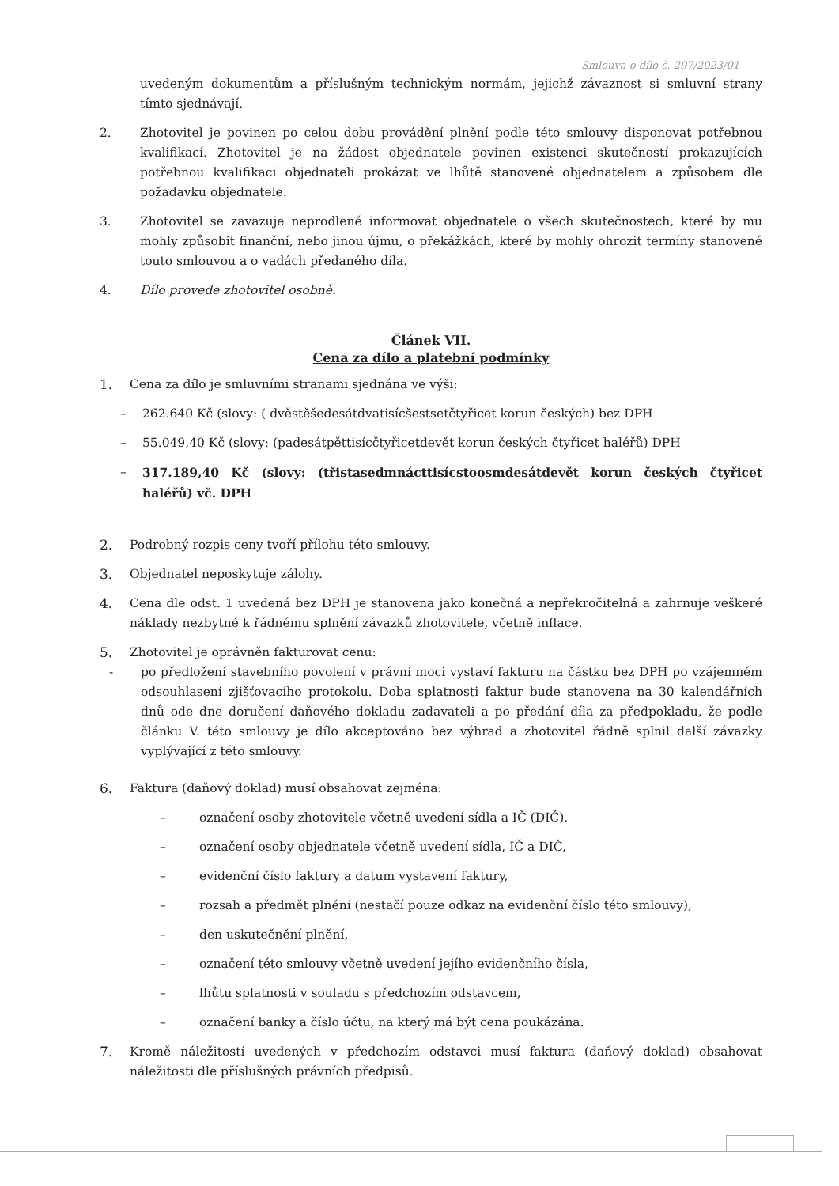Smlouva o dílo č. 297/2023/01
uvedeným dokumentům a příslušným technickým normám, jejichž závaznost si smluvní strany tímto sjednávají.
2. Zhotovitel je povinen po celou dobu provádění plnění podle této smlouvy disponovat potřebnou kvalifikací. Zhotovitel je na žádost objednatele povinen existenci skutečností prokazujících potřebnou kvalifikaci objednateli prokázat ve lhůtě stanovené objednatelem a způsobem dle požadavku objednatele.
3. Zhotovitel se zavazuje neprodleně informovat objednatele o všech skutečnostech, které by mu mohly způsobit finanční, nebo jinou újmu, o překážkách, které by mohly ohrozit termíny stanovené touto smlouvou a o vadách předaného díla.
4. Dílo provede zhotovitel osobně.
Článek VII.
Cena za dílo a platební podmínky
1. Cena za dílo je smluvními stranami sjednána ve výši:
– 262.640 Kč (slovy: ( dvěstěšedesátdvatisícšestsetčtyřicet korun českých) bez DPH
– 55.049,40 Kč (slovy: (padesátpěttisícčtyřicetdevět korun českých čtyřicet haléřů) DPH
– 317.189,40 Kč (slovy: (třistasedmnácttisícstoosmdesátdevět korun českých čtyřicet haléřů) vč. DPH
2. Podrobný rozpis ceny tvoří přílohu této smlouvy.
3. Objednatel neposkytuje zálohy.
4. Cena dle odst. 1 uvedená bez DPH je stanovena jako konečná a nepřekročitelná a zahrnuje veškeré náklady nezbytné k řádnému splnění závazků zhotovitele, včetně inflace.
5. Zhotovitel je oprávněn fakturovat cenu:
- po předložení stavebního povolení v právní moci vystaví fakturu na částku bez DPH po vzájemném odsouhlasení zjišťovacího protokolu. Doba splatnosti faktur bude stanovena na 30 kalendářních dnů ode dne doručení daňového dokladu zadavateli a po předání díla za předpokladu, že podle článku V. této smlouvy je dílo akceptováno bez výhrad a zhotovitel řádně splnil další závazky vyplývající z této smlouvy.
6. Faktura (daňový doklad) musí obsahovat zejména:
– označení osoby zhotovitele včetně uvedení sídla a IČ (DIČ),
– označení osoby objednatele včetně uvedení sídla, IČ a DIČ,
– evidenční číslo faktury a datum vystavení faktury,
– rozsah a předmět plnění (nestačí pouze odkaz na evidenční číslo této smlouvy),
– den uskutečnění plnění,
– označení této smlouvy včetně uvedení jejího evidenčního čísla,
– lhůtu splatnosti v souladu s předchozím odstavcem,
– označení banky a číslo účtu, na který má být cena poukázána.
7. Kromě náležitostí uvedených v předchozím odstavci musí faktura (daňový doklad) obsahovat náležitosti dle příslušných právních předpisů.